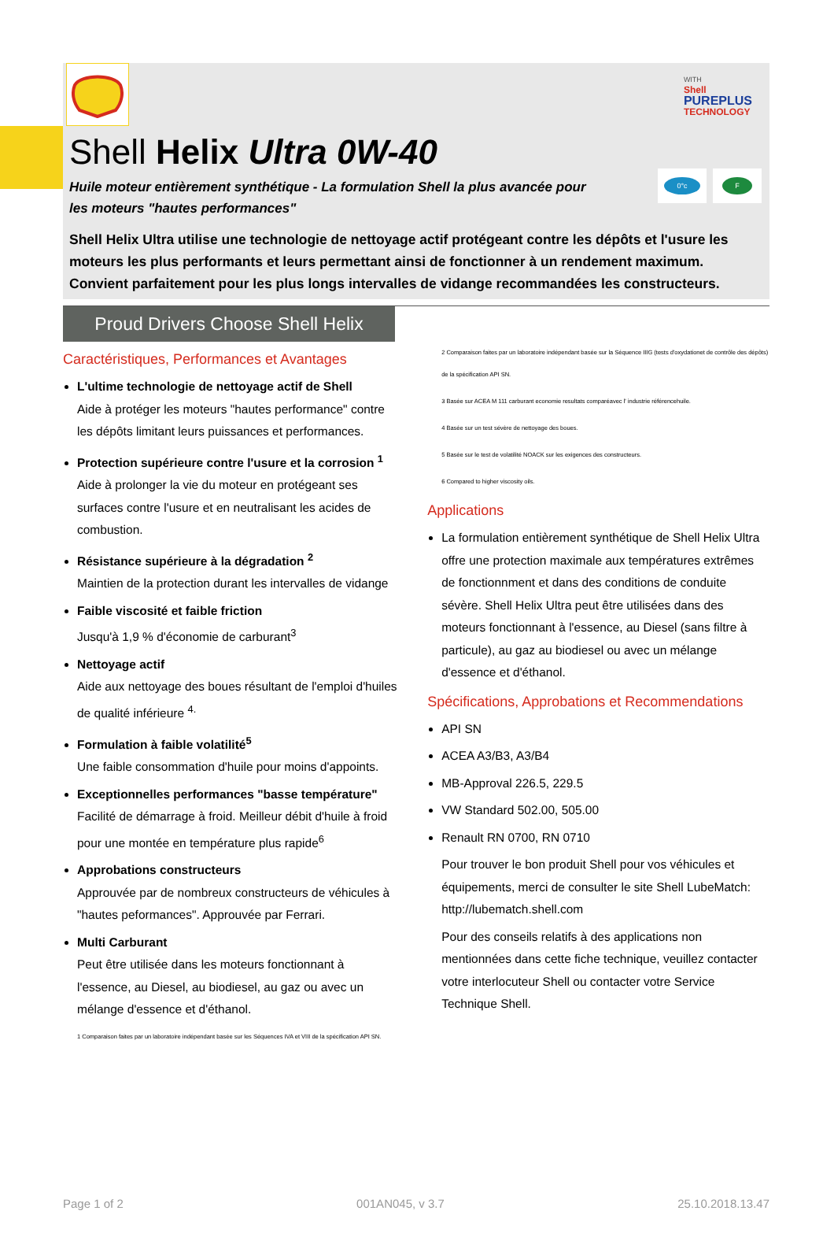WITH
Shell
PUREPLUS
TECHNOLOGY
Shell Helix Ultra 0W-40
Huile moteur entièrement synthétique - La formulation Shell la plus avancée pour les moteurs "hautes performances"
0°c F
Shell Helix Ultra utilise une technologie de nettoyage actif protégeant contre les dépôts et l'usure les moteurs les plus performants et leurs permettant ainsi de fonctionner à un rendement maximum. Convient parfaitement pour les plus longs intervalles de vidange recommandées les constructeurs.
Proud Drivers Choose Shell Helix
Caractéristiques, Performances et Avantages
L'ultime technologie de nettoyage actif de Shell
Aide à protéger les moteurs "hautes performance" contre les dépôts limitant leurs puissances et performances.
Protection supérieure contre l'usure et la corrosion <sup>1</sup>
Aide à prolonger la vie du moteur en protégeant ses surfaces contre l'usure et en neutralisant les acides de combustion.
Résistance supérieure à la dégradation <sup>2</sup>
Maintien de la protection durant les intervalles de vidange
Faible viscosité et faible friction
Jusqu'à 1,9 % d'économie de carburant<sup>3</sup>
Nettoyage actif
Aide aux nettoyage des boues résultant de l'emploi d'huiles de qualité inférieure <sup>4.</sup>
Formulation à faible volatilité<sup>5</sup>
Une faible consommation d'huile pour moins d'appoints.
Exceptionnelles performances "basse température"
Facilité de démarrage à froid. Meilleur débit d'huile à froid pour une montée en température plus rapide<sup>6</sup>
Approbations constructeurs
Approuvée par de nombreux constructeurs de véhicules à "hautes peformances". Approuvée par Ferrari.
Multi Carburant
Peut être utilisée dans les moteurs fonctionnant à l'essence, au Diesel, au biodiesel, au gaz ou avec un mélange d'essence et d'éthanol.
1 Comparaison faites par un laboratoire indépendant basée sur les Séquences IVA et VIII de la spécification API SN.
2 Comparaison faites par un laboratoire indépendant basée sur la Séquence IIIG (tests d'oxydationet de contrôle des dépôts) de la spécification API SN.
3 Basée sur ACEA M 111 carburant economie resultats comparéavec l' industrie référencehuile.
4 Basée sur un test sévère de nettoyage des boues.
5 Basée sur le test de volatilité NOACK sur les exigences des constructeurs.
6 Compared to higher viscosity oils.
Applications
La formulation entièrement synthétique de Shell Helix Ultra offre une protection maximale aux températures extrêmes de fonctionnment et dans des conditions de conduite sévère. Shell Helix Ultra peut être utilisées dans des moteurs fonctionnant à l'essence, au Diesel (sans filtre à particule), au gaz au biodiesel ou avec un mélange d'essence et d'éthanol.
Spécifications, Approbations et Recommendations
API SN
ACEA A3/B3, A3/B4
MB-Approval 226.5, 229.5
VW Standard 502.00, 505.00
Renault RN 0700, RN 0710
Pour trouver le bon produit Shell pour vos véhicules et équipements, merci de consulter le site Shell LubeMatch: http://lubematch.shell.com
Pour des conseils relatifs à des applications non mentionnées dans cette fiche technique, veuillez contacter votre interlocuteur Shell ou contacter votre Service Technique Shell.
Page 1 of 2 001AN045, v 3.7 25.10.2018.13.47